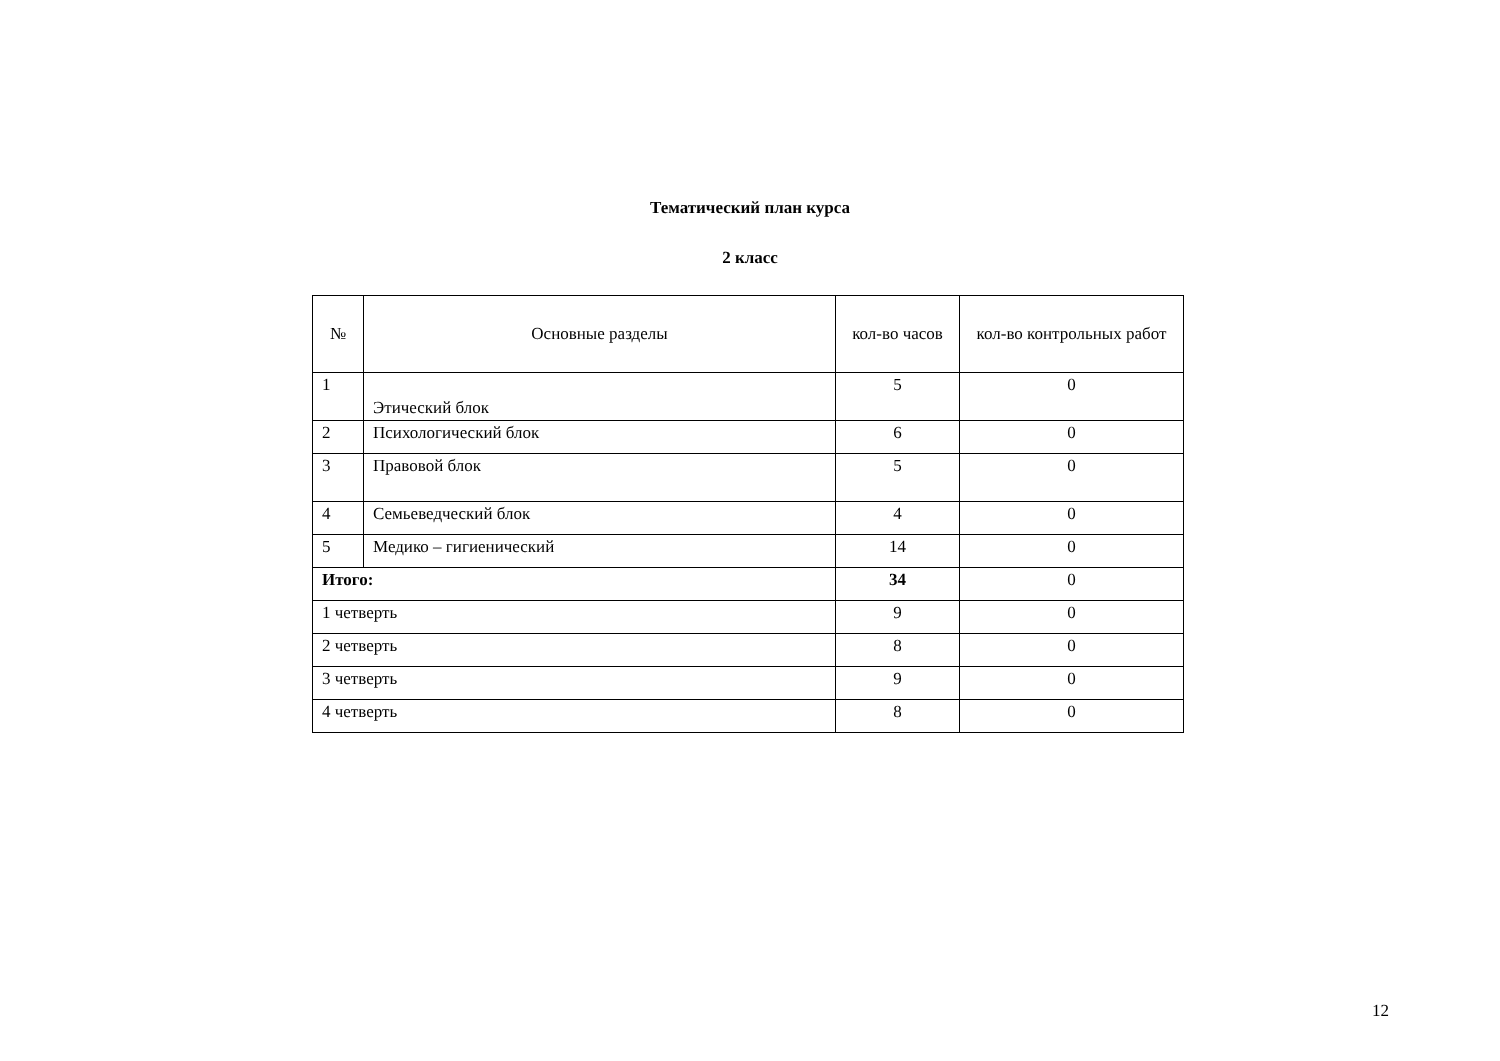Тематический план курса
2 класс
| № | Основные разделы | кол-во часов | кол-во контрольных работ |
| --- | --- | --- | --- |
| 1 | Этический блок | 5 | 0 |
| 2 | Психологический блок | 6 | 0 |
| 3 | Правовой блок | 5 | 0 |
| 4 | Семьеведческий блок | 4 | 0 |
| 5 | Медико – гигиенический | 14 | 0 |
| Итого: | | 34 | 0 |
| 1 четверть | | 9 | 0 |
| 2 четверть | | 8 | 0 |
| 3 четверть | | 9 | 0 |
| 4 четверть | | 8 | 0 |
12